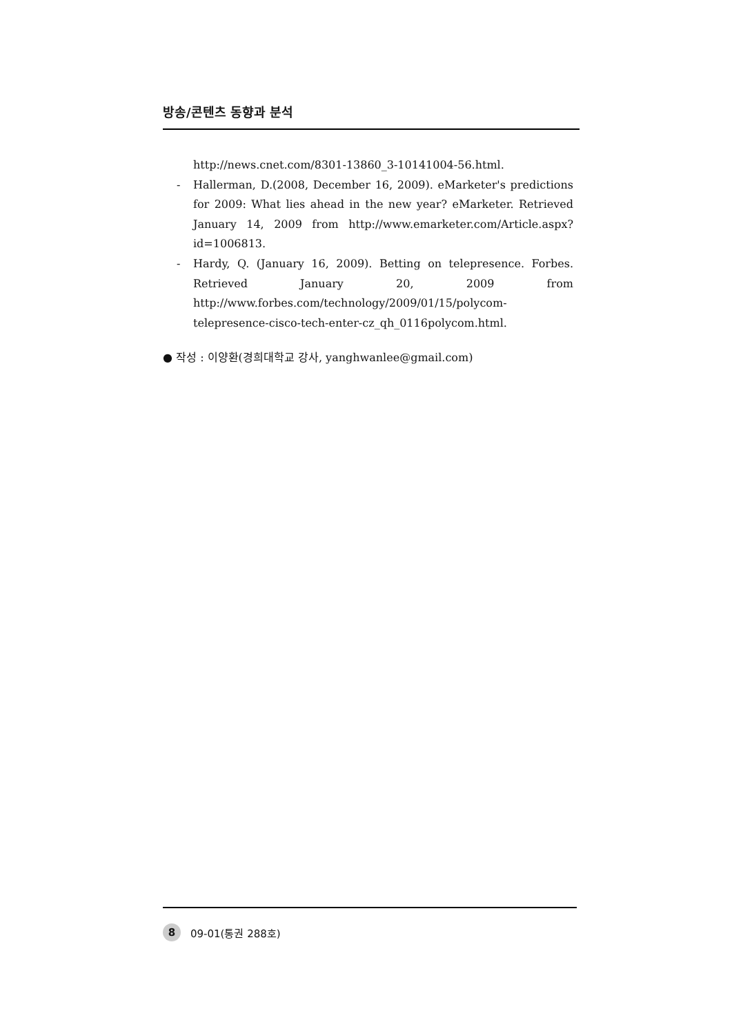방송/콘텐츠 동향과 분석
http://news.cnet.com/8301-13860_3-10141004-56.html.
- Hallerman, D.(2008, December 16, 2009). eMarketer's predictions for 2009: What lies ahead in the new year? eMarketer. Retrieved January 14, 2009 from http://www.emarketer.com/Article.aspx?id=1006813.
- Hardy, Q. (January 16, 2009). Betting on telepresence. Forbes. Retrieved January 20, 2009 from http://www.forbes.com/technology/2009/01/15/polycom-telepresence-cisco-tech-enter-cz_qh_0116polycom.html.
● 작성 : 이양환(경희대학교 강사, yanghwanlee@gmail.com)
8 09-01(통권 288호)